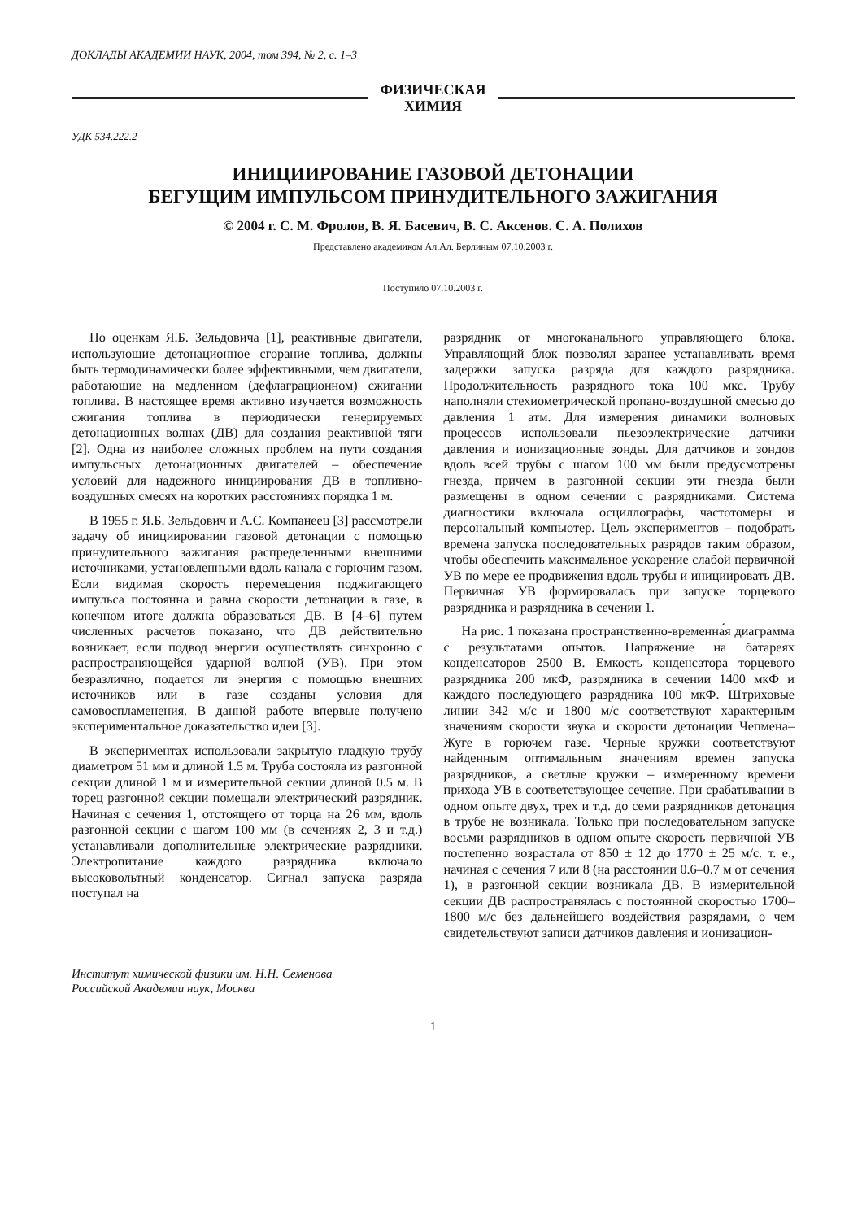ДОКЛАДЫ АКАДЕМИИ НАУК, 2004, том 394, № 2, с. 1–3
ФИЗИЧЕСКАЯ
ХИМИЯ
УДК 534.222.2
ИНИЦИИРОВАНИЕ ГАЗОВОЙ ДЕТОНАЦИИ
БЕГУЩИМ ИМПУЛЬСОМ ПРИНУДИТЕЛЬНОГО ЗАЖИГАНИЯ
© 2004 г. С. М. Фролов, В. Я. Басевич, В. С. Аксенов. С. А. Полихов
Представлено академиком Ал.Ал. Берлиным 07.10.2003 г.
Поступило 07.10.2003 г.
По оценкам Я.Б. Зельдовича [1], реактивные двигатели, использующие детонационное сгорание топлива, должны быть термодинамически более эффективными, чем двигатели, работающие на медленном (дефлаграционном) сжигании топлива. В настоящее время активно изучается возможность сжигания топлива в периодически генерируемых детонационных волнах (ДВ) для создания реактивной тяги [2]. Одна из наиболее сложных проблем на пути создания импульсных детонационных двигателей – обеспечение условий для надежного инициирования ДВ в топливно-воздушных смесях на коротких расстояниях порядка 1 м.
В 1955 г. Я.Б. Зельдович и А.С. Компанеец [3] рассмотрели задачу об инициировании газовой детонации с помощью принудительного зажигания распределенными внешними источниками, установленными вдоль канала с горючим газом. Если видимая скорость перемещения поджигающего импульса постоянна и равна скорости детонации в газе, в конечном итоге должна образоваться ДВ. В [4–6] путем численных расчетов показано, что ДВ действительно возникает, если подвод энергии осуществлять синхронно с распространяющейся ударной волной (УВ). При этом безразлично, подается ли энергия с помощью внешних источников или в газе созданы условия для самовоспламенения. В данной работе впервые получено экспериментальное доказательство идеи [3].
В экспериментах использовали закрытую гладкую трубу диаметром 51 мм и длиной 1.5 м. Труба состояла из разгонной секции длиной 1 м и измерительной секции длиной 0.5 м. В торец разгонной секции помещали электрический разрядник. Начиная с сечения 1, отстоящего от торца на 26 мм, вдоль разгонной секции с шагом 100 мм (в сечениях 2, 3 и т.д.) устанавливали дополнительные электрические разрядники. Электропитание каждого разрядника включало высоковольтный конденсатор. Сигнал запуска разряда поступал на
Институт химической физики им. Н.Н. Семенова
Российской Академии наук, Москва
разрядник от многоканального управляющего блока. Управляющий блок позволял заранее устанавливать время задержки запуска разряда для каждого разрядника. Продолжительность разрядного тока 100 мкс. Трубу наполняли стехиометрической пропано-воздушной смесью до давления 1 атм. Для измерения динамики волновых процессов использовали пьезоэлектрические датчики давления и ионизационные зонды. Для датчиков и зондов вдоль всей трубы с шагом 100 мм были предусмотрены гнезда, причем в разгонной секции эти гнезда были размещены в одном сечении с разрядниками. Система диагностики включала осциллографы, частотомеры и персональный компьютер. Цель экспериментов – подобрать времена запуска последовательных разрядов таким образом, чтобы обеспечить максимальное ускорение слабой первичной УВ по мере ее продвижения вдоль трубы и инициировать ДВ. Первичная УВ формировалась при запуске торцевого разрядника и разрядника в сечении 1.
На рис. 1 показана пространственно-временна́я диаграмма с результатами опытов. Напряжение на батареях конденсаторов 2500 В. Емкость конденсатора торцевого разрядника 200 мкФ, разрядника в сечении 1400 мкФ и каждого последующего разрядника 100 мкФ. Штриховые линии 342 м/с и 1800 м/с соответствуют характерным значениям скорости звука и скорости детонации Чепмена–Жуге в горючем газе. Черные кружки соответствуют найденным оптимальным значениям времен запуска разрядников, а светлые кружки – измеренному времени прихода УВ в соответствующее сечение. При срабатывании в одном опыте двух, трех и т.д. до семи разрядников детонация в трубе не возникала. Только при последовательном запуске восьми разрядников в одном опыте скорость первичной УВ постепенно возрастала от 850 ± 12 до 1770 ± 25 м/с. т. е., начиная с сечения 7 или 8 (на расстоянии 0.6–0.7 м от сечения 1), в разгонной секции возникала ДВ. В измерительной секции ДВ распространялась с постоянной скоростью 1700–1800 м/с без дальнейшего воздействия разрядами, о чем свидетельствуют записи датчиков давления и ионизацион-
1